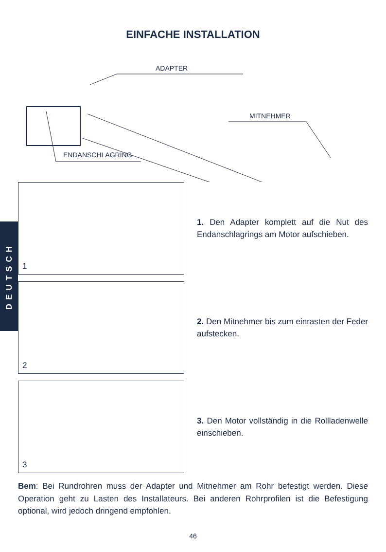EINFACHE INSTALLATION
ADAPTER
MITNEHMER
ENDANSCHLAGRING
DEUTSCH
1
1. Den Adapter komplett auf die Nut des Endanschlagrings am Motor aufschieben.
2
2. Den Mitnehmer bis zum einrasten der Feder aufstecken.
3
3. Den Motor vollständig in die Rollladenwelle einschieben.
Bem: Bei Rundrohren muss der Adapter und Mitnehmer am Rohr befestigt werden. Diese Operation geht zu Lasten des Installateurs. Bei anderen Rohrprofilen ist die Befestigung optional, wird jedoch dringend empfohlen.
46